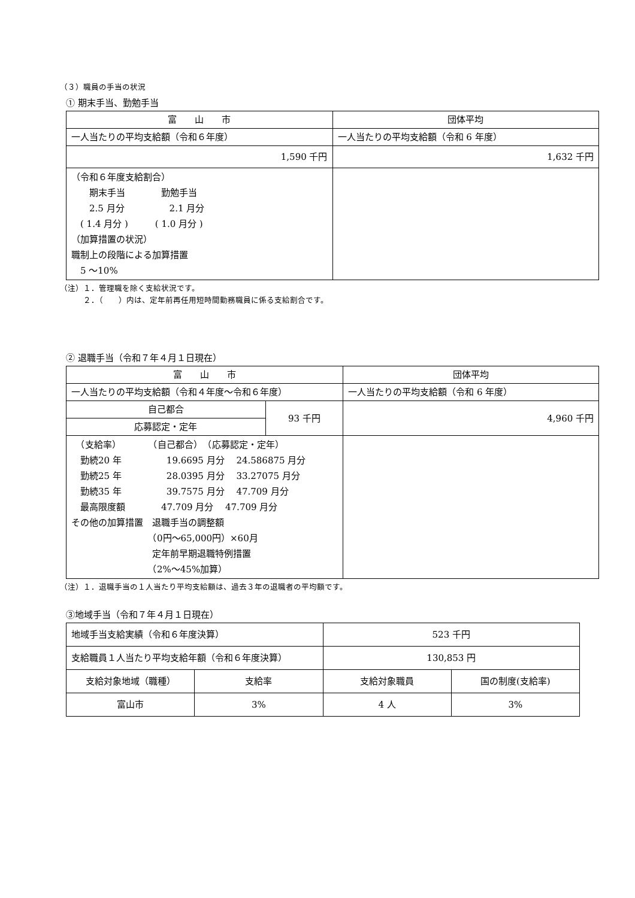（３）職員の手当の状況
① 期末手当、勤勉手当
| 富 山 市 | 団体平均 |
| 一人当たりの平均支給額（令和６年度） | 一人当たりの平均支給額（令和 6 年度） |
| 1,590 千円 | 1,632 千円 |
| （令和６年度支給割合） 期末手当 勤勉手当 2.5 月分 2.1 月分 ( 1.4 月分 ) ( 1.0 月分 ) （加算措置の状況） 職制上の段階による加算措置 5 ～10% | |
（注）１．管理職を除く支給状況です。
　　　２．（　　）内は、定年前再任用短時間勤務職員に係る支給割合です。
② 退職手当（令和７年４月１日現在）
| 富 山 市 | | 団体平均 |
| 一人当たりの平均支給額（令和４年度～令和６年度） | | 一人当たりの平均支給額（令和 6 年度） |
| 自己都合 | 93 千円 | 4,960 千円 |
| 応募認定・定年 | | |
| （支給率） （自己都合） （応募認定・定年） 勤続20 年 19.6695 月分 24.586875 月分 勤続25 年 28.0395 月分 33.27075 月分 勤続35 年 39.7575 月分 47.709 月分 最高限度額 47.709 月分 47.709 月分 その他の加算措置 退職手当の調整額 （0円～65,000円）×60月 定年前早期退職特例措置 （2%～45%加算） | | |
（注）１．退職手当の１人当たり平均支給額は、過去３年の退職者の平均額です。
③地域手当（令和７年４月１日現在）
| 地域手当支給実績（令和６年度決算） | | 523 千円 | |
| 支給職員１人当たり平均支給年額（令和６年度決算） | | 130,853 円 | |
| 支給対象地域（職種） | 支給率 | 支給対象職員 | 国の制度(支給率) |
| 富山市 | 3% | 4 人 | 3% |